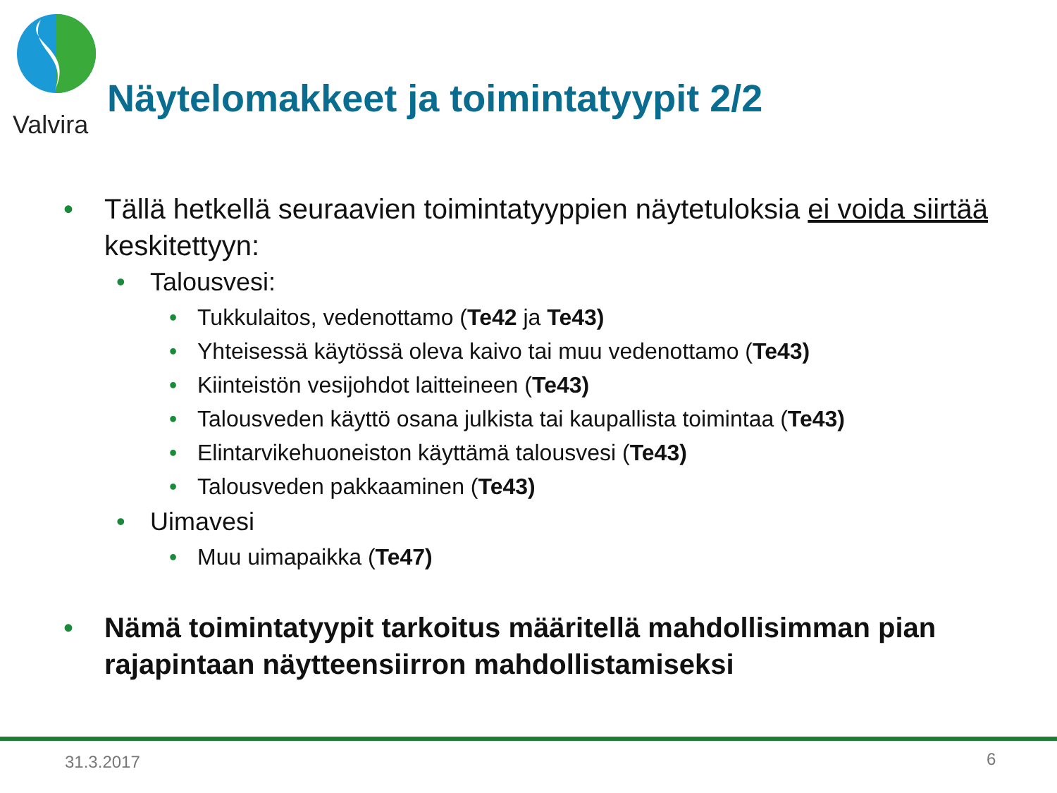Valvira
Näytelomakkeet ja toimintatyypit 2/2
• Tällä hetkellä seuraavien toimintatyyppien näytetuloksia ei voida siirtää keskitettyyn:
• Talousvesi:
• Tukkulaitos, vedenottamo (Te42 ja Te43)
• Yhteisessä käytössä oleva kaivo tai muu vedenottamo (Te43)
• Kiinteistön vesijohdot laitteineen (Te43)
• Talousveden käyttö osana julkista tai kaupallista toimintaa (Te43)
• Elintarvikehuoneiston käyttämä talousvesi (Te43)
• Talousveden pakkaaminen (Te43)
• Uimavesi
• Muu uimapaikka (Te47)
• Nämä toimintatyypit tarkoitus määritellä mahdollisimman pian rajapintaan näytteensiirron mahdollistamiseksi
31.3.2017 6